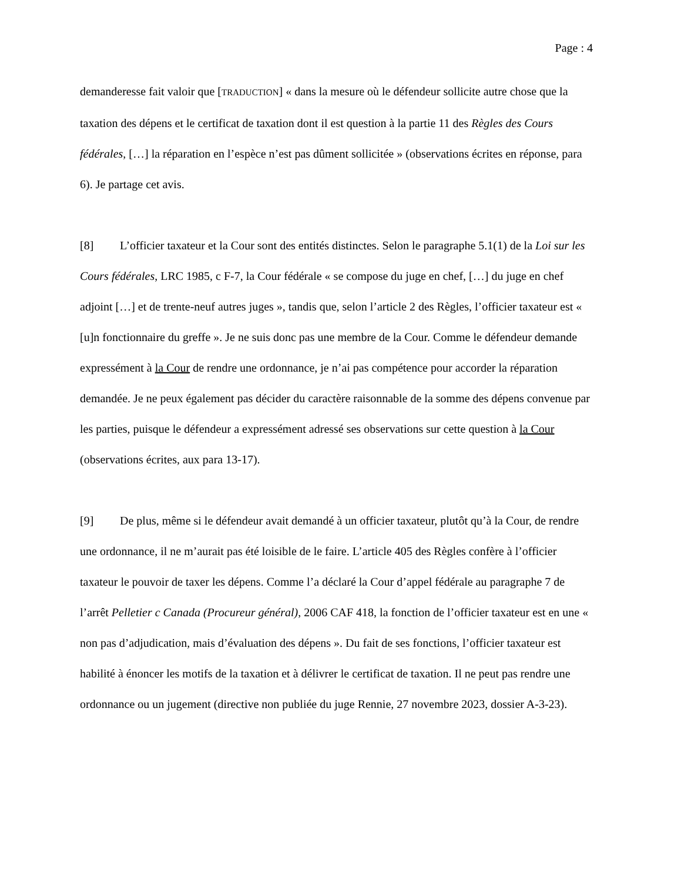Page : 4
demanderesse fait valoir que [TRADUCTION] « dans la mesure où le défendeur sollicite autre chose que la taxation des dépens et le certificat de taxation dont il est question à la partie 11 des Règles des Cours fédérales, […] la réparation en l’espèce n’est pas dûment sollicitée » (observations écrites en réponse, para 6). Je partage cet avis.
[8] L’officier taxateur et la Cour sont des entités distinctes. Selon le paragraphe 5.1(1) de la Loi sur les Cours fédérales, LRC 1985, c F-7, la Cour fédérale « se compose du juge en chef, […] du juge en chef adjoint […] et de trente-neuf autres juges », tandis que, selon l’article 2 des Règles, l’officier taxateur est « [u]n fonctionnaire du greffe ». Je ne suis donc pas une membre de la Cour. Comme le défendeur demande expressément à la Cour de rendre une ordonnance, je n’ai pas compétence pour accorder la réparation demandée. Je ne peux également pas décider du caractère raisonnable de la somme des dépens convenue par les parties, puisque le défendeur a expressément adressé ses observations sur cette question à la Cour (observations écrites, aux para 13-17).
[9] De plus, même si le défendeur avait demandé à un officier taxateur, plutôt qu’à la Cour, de rendre une ordonnance, il ne m’aurait pas été loisible de le faire. L’article 405 des Règles confère à l’officier taxateur le pouvoir de taxer les dépens. Comme l’a déclaré la Cour d’appel fédérale au paragraphe 7 de l’arrêt Pelletier c Canada (Procureur général), 2006 CAF 418, la fonction de l’officier taxateur est en une « non pas d’adjudication, mais d’évaluation des dépens ». Du fait de ses fonctions, l’officier taxateur est habilité à énoncer les motifs de la taxation et à délivrer le certificat de taxation. Il ne peut pas rendre une ordonnance ou un jugement (directive non publiée du juge Rennie, 27 novembre 2023, dossier A-3-23).